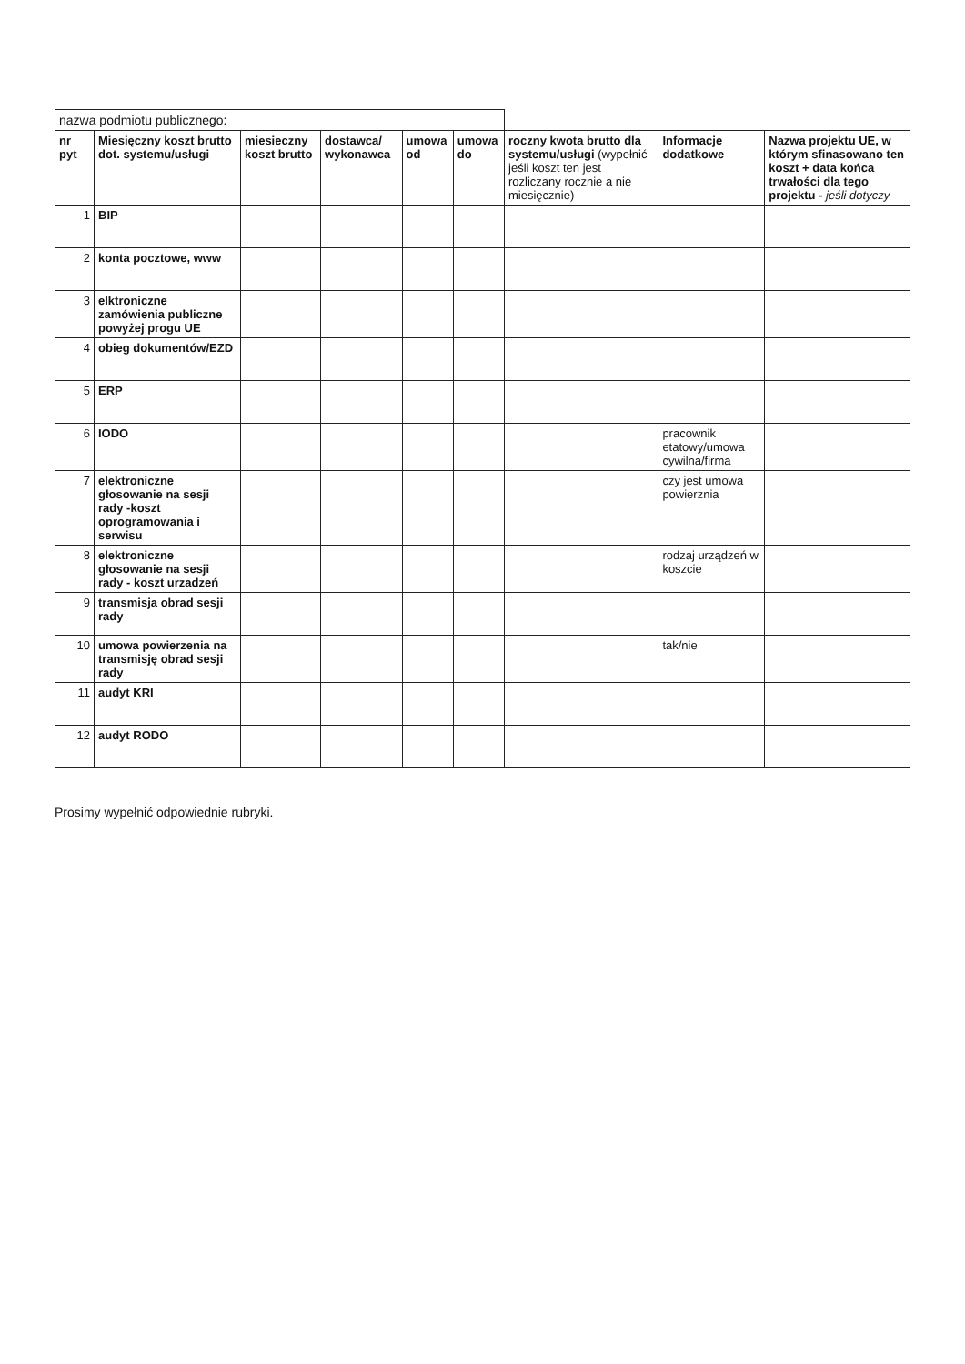| nazwa podmiotu publicznego: | | | | | | | | |
| nr pyt | Miesięczny koszt brutto dot. systemu/usługi | miesieczny koszt brutto | dostawca/ wykonawca | umowa od | umowa do | roczny kwota brutto dla systemu/usługi (wypełnić jeśli koszt ten jest rozliczany rocznie a nie miesięcznie) | Informacje dodatkowe | Nazwa projektu UE, w którym sfinasowano ten koszt + data końca trwałości dla tego projektu - jeśli dotyczy |
| 1 | BIP | | | | | | | |
| 2 | konta pocztowe, www | | | | | | | |
| 3 | elktroniczne zamówienia publiczne powyżej progu UE | | | | | | | |
| 4 | obieg dokumentów/EZD | | | | | | | |
| 5 | ERP | | | | | | | |
| 6 | IODO | | | | | | pracownik etatowy/umowa cywilna/firma | |
| 7 | elektroniczne głosowanie na sesji rady -koszt oprogramowania i serwisu | | | | | | czy jest umowa powierznia | |
| 8 | elektroniczne głosowanie na sesji rady - koszt urzadzeń | | | | | | rodzaj urządzeń w koszcie | |
| 9 | transmisja obrad sesji rady | | | | | | | |
| 10 | umowa powierzenia na transmisję obrad sesji rady | | | | | | tak/nie | |
| 11 | audyt KRI | | | | | | | |
| 12 | audyt RODO | | | | | | | |
Prosimy wypełnić odpowiednie rubryki.